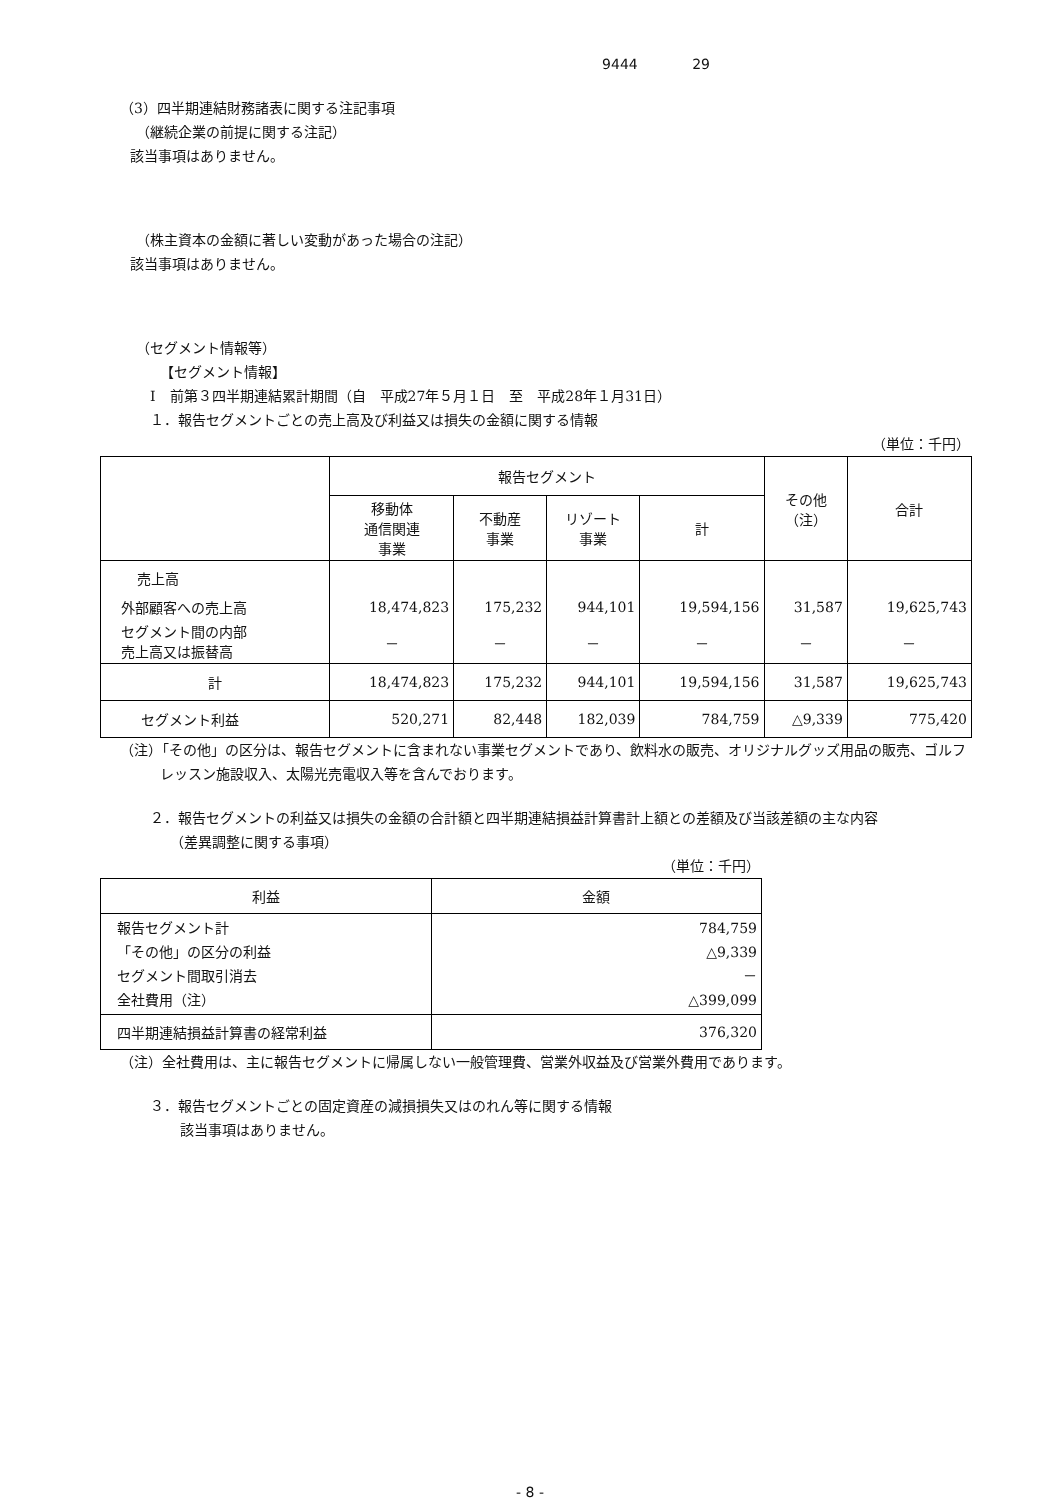9444 29
（3）四半期連結財務諸表に関する注記事項
（継続企業の前提に関する注記）
該当事項はありません。
（株主資本の金額に著しい変動があった場合の注記）
該当事項はありません。
（セグメント情報等）
【セグメント情報】
Ⅰ　前第３四半期連結累計期間（自　平成27年５月１日　至　平成28年１月31日）
１．報告セグメントごとの売上高及び利益又は損失の金額に関する情報
（単位：千円）
| | 報告セグメント | | | | その他 （注） | 合計 |
| --- | --- | --- | --- | --- | --- | --- |
| | 移動体 通信関連 事業 | 不動産 事業 | リゾート 事業 | 計 | | |
| 売上高 | | | | | | |
| 外部顧客への売上高 | 18,474,823 | 175,232 | 944,101 | 19,594,156 | 31,587 | 19,625,743 |
| セグメント間の内部 売上高又は振替高 | － | － | － | － | － | － |
| 計 | 18,474,823 | 175,232 | 944,101 | 19,594,156 | 31,587 | 19,625,743 |
| セグメント利益 | 520,271 | 82,448 | 182,039 | 784,759 | △9,339 | 775,420 |
（注）「その他」の区分は、報告セグメントに含まれない事業セグメントであり、飲料水の販売、オリジナルグッズ用品の販売、ゴルフレッスン施設収入、太陽光売電収入等を含んでおります。
２．報告セグメントの利益又は損失の金額の合計額と四半期連結損益計算書計上額との差額及び当該差額の主な内容
（差異調整に関する事項）
（単位：千円）
| 利益 | 金額 |
| --- | --- |
| 報告セグメント計 「その他」の区分の利益 セグメント間取引消去 全社費用（注） | 784,759 △9,339 － △399,099 |
| 四半期連結損益計算書の経常利益 | 376,320 |
（注）全社費用は、主に報告セグメントに帰属しない一般管理費、営業外収益及び営業外費用であります。
３．報告セグメントごとの固定資産の減損損失又はのれん等に関する情報
該当事項はありません。
- 8 -